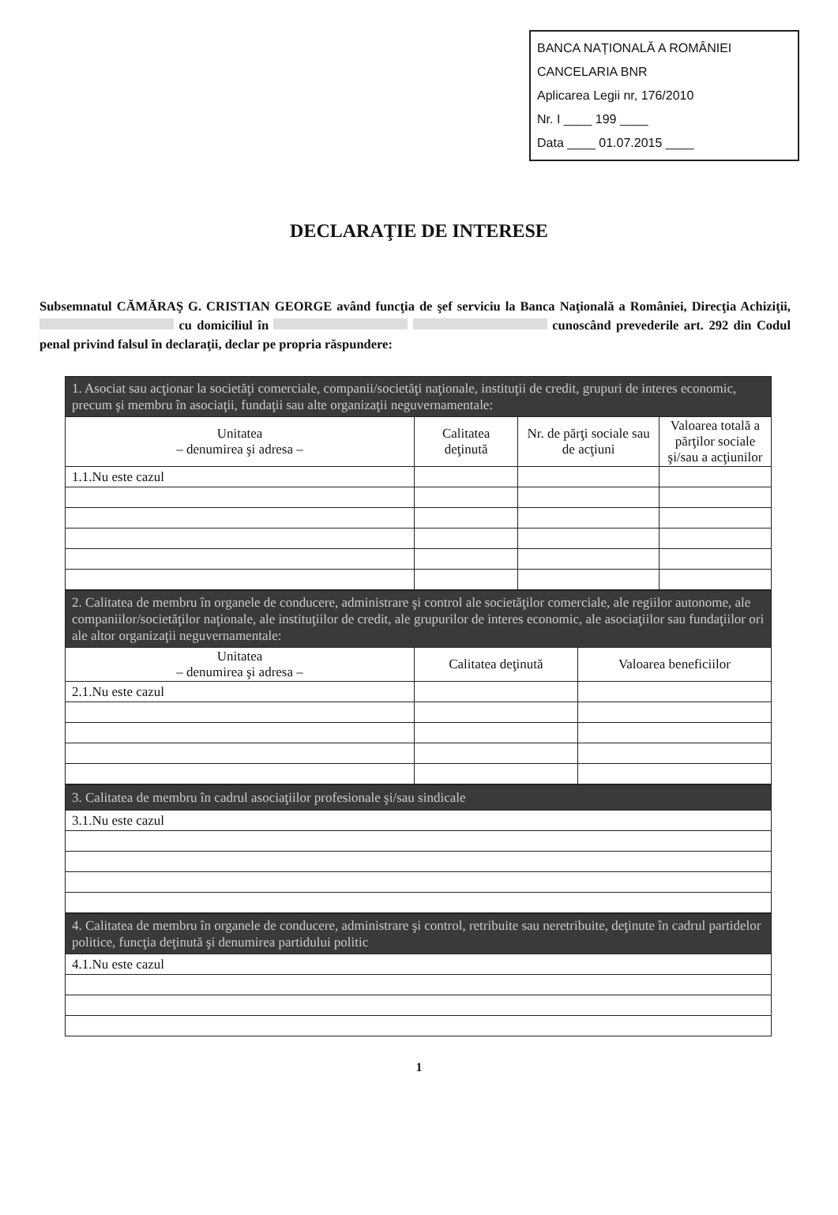BANCA NAȚIONALĂ A ROMÂNIEI
CANCELARIA BNR
Aplicarea Legii nr, 176/2010
Nr. I ____ 199 ____
Data ____ 01.07.2015 ____
DECLARAŢIE DE INTERESE
Subsemnatul CĂMĂRAŞ G. CRISTIAN GEORGE având funcţia de şef serviciu la Banca Naţională a României, Direcţia Achiziţii, cu domiciliul în cunoscând prevederile art. 292 din Codul penal privind falsul în declaraţii, declar pe propria răspundere:
| 1. Asociat sau acţionar la societăţi comerciale, companii/societăţi naţionale, instituţii de credit, grupuri de interes economic, precum şi membru în asociaţii, fundaţii sau alte organizaţii neguvernamentale: | | | |
| Unitatea – denumirea şi adresa – | Calitatea deţinută | Nr. de părţi sociale sau de acţiuni | Valoarea totală a părţilor sociale şi/sau a acţiunilor |
| 1.1.Nu este cazul | | | |
| 2. Calitatea de membru în organele de conducere, administrare şi control ale societăţilor comerciale, ale regiilor autonome, ale companiilor/societăţilor naţionale, ale instituţiilor de credit, ale grupurilor de interes economic, ale asociaţiilor sau fundaţiilor ori ale altor organizaţii neguvernamentale: | | |
| Unitatea – denumirea şi adresa – | Calitatea deţinută | Valoarea beneficiilor |
| 2.1.Nu este cazul | | |
| 3. Calitatea de membru în cadrul asociaţiilor profesionale şi/sau sindicale |
| 3.1.Nu este cazul |
| 4. Calitatea de membru în organele de conducere, administrare şi control, retribuite sau neretribuite, deţinute în cadrul partidelor politice, funcţia deţinută şi denumirea partidului politic |
| 4.1.Nu este cazul |
1